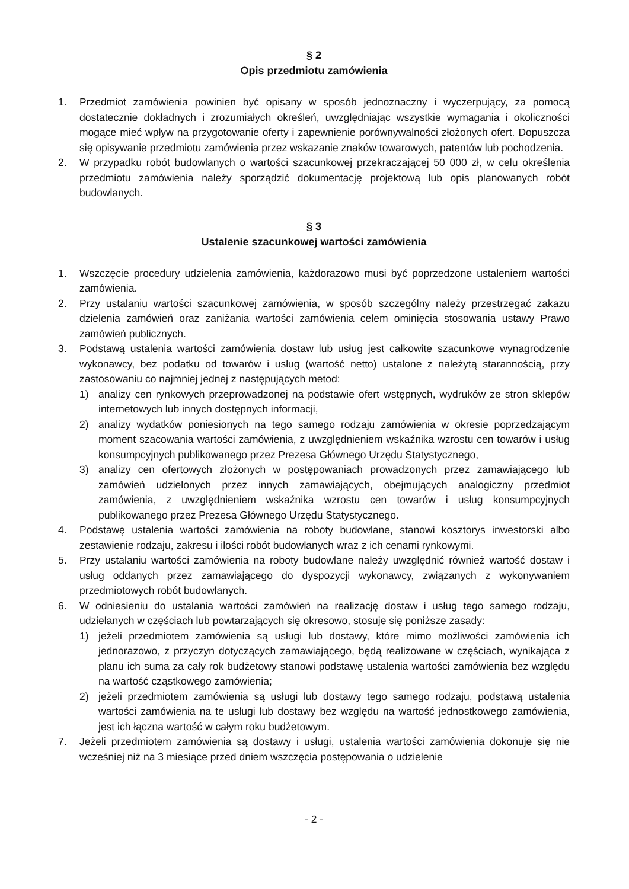§ 2
Opis przedmiotu zamówienia
1. Przedmiot zamówienia powinien być opisany w sposób jednoznaczny i wyczerpujący, za pomocą dostatecznie dokładnych i zrozumiałych określeń, uwzględniając wszystkie wymagania i okoliczności mogące mieć wpływ na przygotowanie oferty i zapewnienie porównywalności złożonych ofert. Dopuszcza się opisywanie przedmiotu zamówienia przez wskazanie znaków towarowych, patentów lub pochodzenia.
2. W przypadku robót budowlanych o wartości szacunkowej przekraczającej 50 000 zł, w celu określenia przedmiotu zamówienia należy sporządzić dokumentację projektową lub opis planowanych robót budowlanych.
§ 3
Ustalenie szacunkowej wartości zamówienia
1. Wszczęcie procedury udzielenia zamówienia, każdorazowo musi być poprzedzone ustaleniem wartości zamówienia.
2. Przy ustalaniu wartości szacunkowej zamówienia, w sposób szczególny należy przestrzegać zakazu dzielenia zamówień oraz zaniżania wartości zamówienia celem ominięcia stosowania ustawy Prawo zamówień publicznych.
3. Podstawą ustalenia wartości zamówienia dostaw lub usług jest całkowite szacunkowe wynagrodzenie wykonawcy, bez podatku od towarów i usług (wartość netto) ustalone z należytą starannością, przy zastosowaniu co najmniej jednej z następujących metod:
1) analizy cen rynkowych przeprowadzonej na podstawie ofert wstępnych, wydruków ze stron sklepów internetowych lub innych dostępnych informacji,
2) analizy wydatków poniesionych na tego samego rodzaju zamówienia w okresie poprzedzającym moment szacowania wartości zamówienia, z uwzględnieniem wskaźnika wzrostu cen towarów i usług konsumpcyjnych publikowanego przez Prezesa Głównego Urzędu Statystycznego,
3) analizy cen ofertowych złożonych w postępowaniach prowadzonych przez zamawiającego lub zamówień udzielonych przez innych zamawiających, obejmujących analogiczny przedmiot zamówienia, z uwzględnieniem wskaźnika wzrostu cen towarów i usług konsumpcyjnych publikowanego przez Prezesa Głównego Urzędu Statystycznego.
4. Podstawę ustalenia wartości zamówienia na roboty budowlane, stanowi kosztorys inwestorski albo zestawienie rodzaju, zakresu i ilości robót budowlanych wraz z ich cenami rynkowymi.
5. Przy ustalaniu wartości zamówienia na roboty budowlane należy uwzględnić również wartość dostaw i usług oddanych przez zamawiającego do dyspozycji wykonawcy, związanych z wykonywaniem przedmiotowych robót budowlanych.
6. W odniesieniu do ustalania wartości zamówień na realizację dostaw i usług tego samego rodzaju, udzielanych w częściach lub powtarzających się okresowo, stosuje się poniższe zasady:
1) jeżeli przedmiotem zamówienia są usługi lub dostawy, które mimo możliwości zamówienia ich jednorazowo, z przyczyn dotyczących zamawiającego, będą realizowane w częściach, wynikająca z planu ich suma za cały rok budżetowy stanowi podstawę ustalenia wartości zamówienia bez względu na wartość cząstkowego zamówienia;
2) jeżeli przedmiotem zamówienia są usługi lub dostawy tego samego rodzaju, podstawą ustalenia wartości zamówienia na te usługi lub dostawy bez względu na wartość jednostkowego zamówienia, jest ich łączna wartość w całym roku budżetowym.
7. Jeżeli przedmiotem zamówienia są dostawy i usługi, ustalenia wartości zamówienia dokonuje się nie wcześniej niż na 3 miesiące przed dniem wszczęcia postępowania o udzielenie
- 2 -